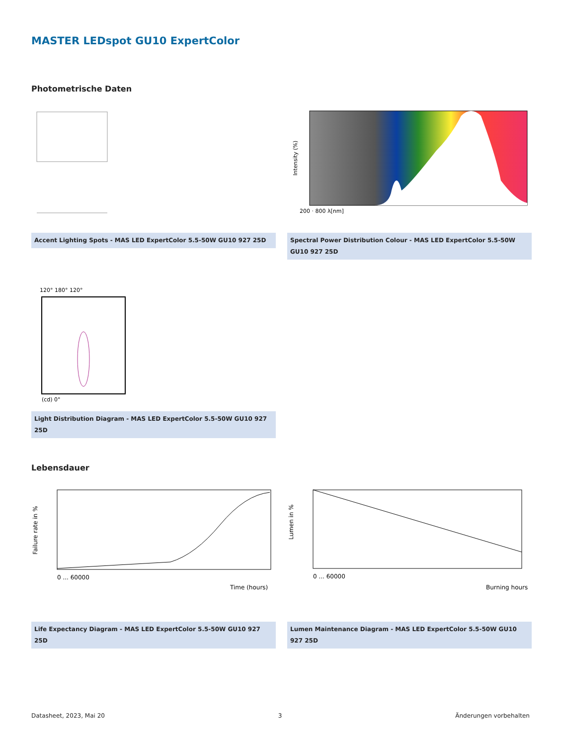MASTER LEDspot GU10 ExpertColor
Photometrische Daten
Accent Lighting Spots - MAS LED ExpertColor 5.5-50W GU10 927 25D
Intensity (%)
200 · 800 λ[nm]
Spectral Power Distribution Colour - MAS LED ExpertColor 5.5-50W GU10 927 25D
120° 180° 120°
(cd) 0°
Light Distribution Diagram - MAS LED ExpertColor 5.5-50W GU10 927 25D
Lebensdauer
Failure rate in %
0 ... 60000
Time (hours)
Life Expectancy Diagram - MAS LED ExpertColor 5.5-50W GU10 927 25D
Lumen in %
0 ... 60000
Burning hours
Lumen Maintenance Diagram - MAS LED ExpertColor 5.5-50W GU10 927 25D
Datasheet, 2023, Mai 20 3 Änderungen vorbehalten